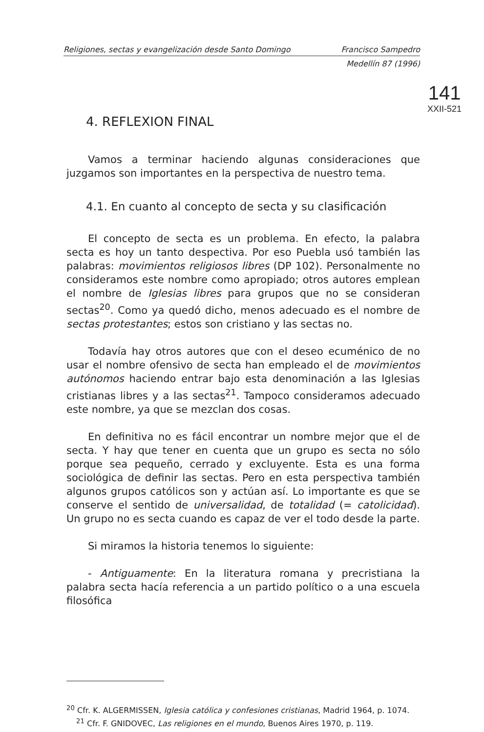Religiones, sectas y evangelización desde Santo Domingo Francisco Sampedro
Medellín 87 (1996)
141
XXII-521
4. REFLEXION FINAL
Vamos a terminar haciendo algunas consideraciones que juzgamos son importantes en la perspectiva de nuestro tema.
4.1. En cuanto al concepto de secta y su clasificación
El concepto de secta es un problema. En efecto, la palabra secta es hoy un tanto despectiva. Por eso Puebla usó también las palabras: movimientos religiosos libres (DP 102). Personalmente no consideramos este nombre como apropiado; otros autores emplean el nombre de Iglesias libres para grupos que no se consideran sectas<sup>20</sup>. Como ya quedó dicho, menos adecuado es el nombre de sectas protestantes; estos son cristiano y las sectas no.
Todavía hay otros autores que con el deseo ecuménico de no usar el nombre ofensivo de secta han empleado el de movimientos autónomos haciendo entrar bajo esta denominación a las Iglesias cristianas libres y a las sectas<sup>21</sup>. Tampoco consideramos adecuado este nombre, ya que se mezclan dos cosas.
En definitiva no es fácil encontrar un nombre mejor que el de secta. Y hay que tener en cuenta que un grupo es secta no sólo porque sea pequeño, cerrado y excluyente. Esta es una forma sociológica de definir las sectas. Pero en esta perspectiva también algunos grupos católicos son y actúan así. Lo importante es que se conserve el sentido de universalidad, de totalidad (= catolicidad). Un grupo no es secta cuando es capaz de ver el todo desde la parte.
Si miramos la historia tenemos lo siguiente:
- Antiguamente: En la literatura romana y precristiana la palabra secta hacía referencia a un partido político o a una escuela filosófica
<sup>20</sup> Cfr. K. ALGERMISSEN, Iglesia católica y confesiones cristianas, Madrid 1964, p. 1074.
<sup>21</sup> Cfr. F. GNIDOVEC, Las religiones en el mundo, Buenos Aires 1970, p. 119.